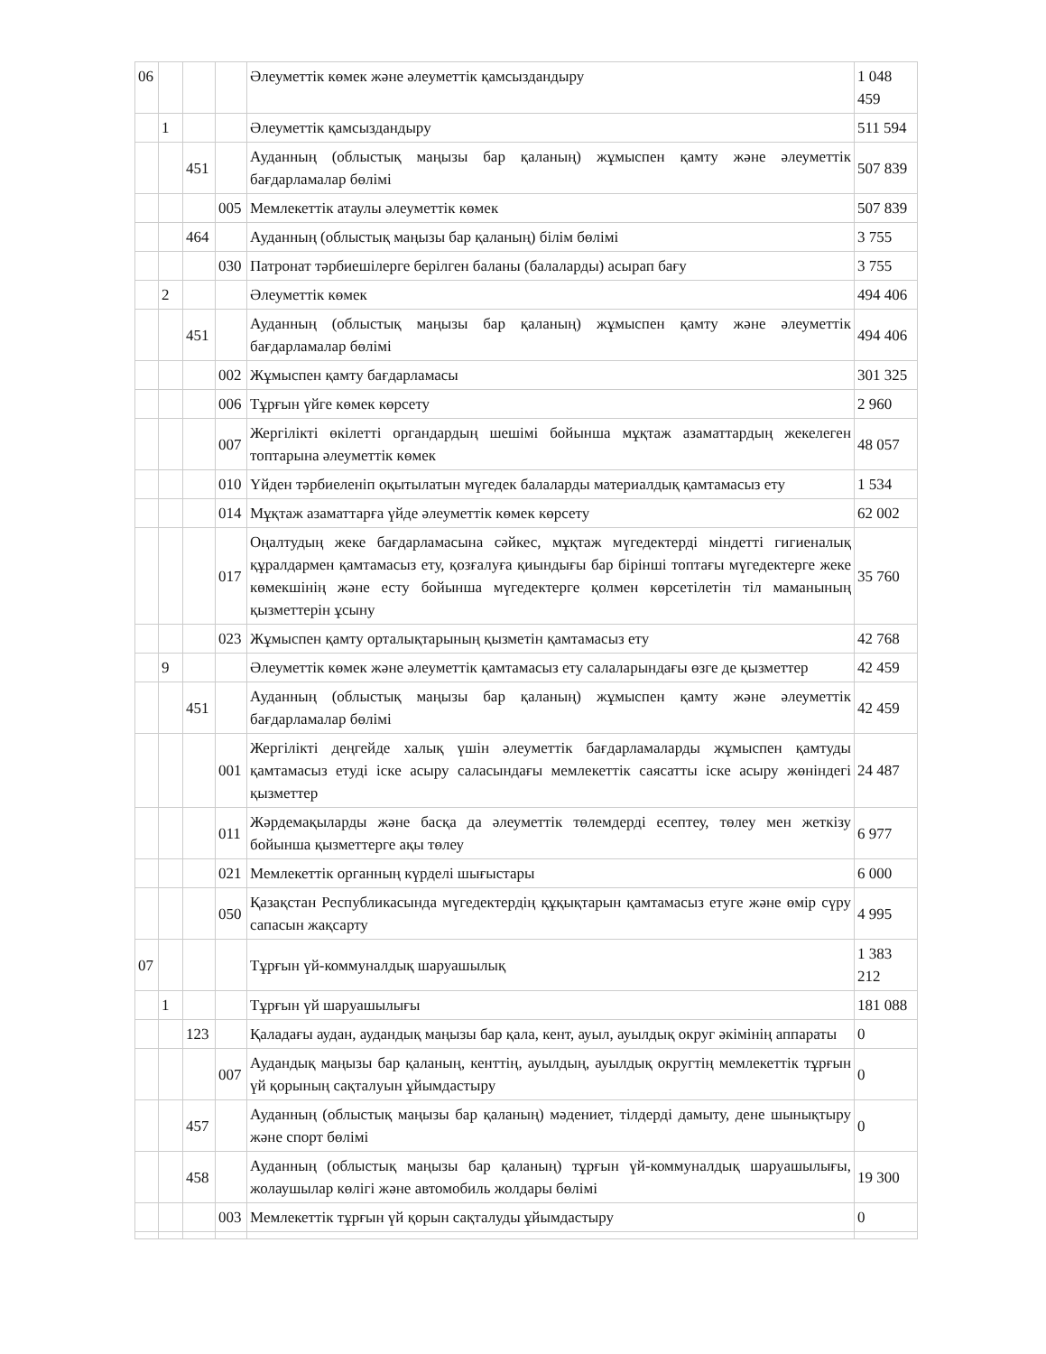| 06 | | | | Әлеуметтік көмек және әлеуметтік қамсыздандыру | 1 048 459 |
| | 1 | | | Әлеуметтік қамсыздандыру | 511 594 |
| | | 451 | | Ауданның (облыстық маңызы бар қаланың) жұмыспен қамту және әлеуметтік бағдарламалар бөлімі | 507 839 |
| | | | 005 | Мемлекеттік атаулы әлеуметтік көмек | 507 839 |
| | | 464 | | Ауданның (облыстық маңызы бар қаланың) білім бөлімі | 3 755 |
| | | | 030 | Патронат тәрбиешілерге берілген баланы (балаларды) асырап бағу | 3 755 |
| | 2 | | | Әлеуметтік көмек | 494 406 |
| | | 451 | | Ауданның (облыстық маңызы бар қаланың) жұмыспен қамту және әлеуметтік бағдарламалар бөлімі | 494 406 |
| | | | 002 | Жұмыспен қамту бағдарламасы | 301 325 |
| | | | 006 | Тұрғын үйге көмек көрсету | 2 960 |
| | | | 007 | Жергілікті өкілетті органдардың шешімі бойынша мұқтаж азаматтардың жекелеген топтарына әлеуметтік көмек | 48 057 |
| | | | 010 | Үйден тәрбиеленіп оқытылатын мүгедек балаларды материалдық қамтамасыз ету | 1 534 |
| | | | 014 | Мұқтаж азаматтарға үйде әлеуметтік көмек көрсету | 62 002 |
| | | | 017 | Оңалтудың жеке бағдарламасына сәйкес, мұқтаж мүгедектерді міндетті гигиеналық құралдармен қамтамасыз ету, қозғалуға қиындығы бар бірінші топтағы мүгедектерге жеке көмекшінің және есту бойынша мүгедектерге қолмен көрсетілетін тіл маманының қызметтерін ұсыну | 35 760 |
| | | | 023 | Жұмыспен қамту орталықтарының қызметін қамтамасыз ету | 42 768 |
| | 9 | | | Әлеуметтік көмек және әлеуметтік қамтамасыз ету салаларындағы өзге де қызметтер | 42 459 |
| | | 451 | | Ауданның (облыстық маңызы бар қаланың) жұмыспен қамту және әлеуметтік бағдарламалар бөлімі | 42 459 |
| | | | 001 | Жергілікті деңгейде халық үшін әлеуметтік бағдарламаларды жұмыспен қамтуды қамтамасыз етуді іске асыру саласындағы мемлекеттік саясатты іске асыру жөніндегі қызметтер | 24 487 |
| | | | 011 | Жәрдемақыларды және басқа да әлеуметтік төлемдерді есептеу, төлеу мен жеткізу бойынша қызметтерге ақы төлеу | 6 977 |
| | | | 021 | Мемлекеттік органның күрделі шығыстары | 6 000 |
| | | | 050 | Қазақстан Республикасында мүгедектердің құқықтарын қамтамасыз етуге және өмір сүру сапасын жақсарту | 4 995 |
| 07 | | | | Тұрғын үй-коммуналдық шаруашылық | 1 383 212 |
| | 1 | | | Тұрғын үй шаруашылығы | 181 088 |
| | | 123 | | Қаладағы аудан, аудандық маңызы бар қала, кент, ауыл, ауылдық округ әкімінің аппараты | 0 |
| | | | 007 | Аудандық маңызы бар қаланың, кенттің, ауылдың, ауылдық округтің мемлекеттік тұрғын үй қорының сақталуын ұйымдастыру | 0 |
| | | 457 | | Ауданның (облыстық маңызы бар қаланың) мәдениет, тілдерді дамыту, дене шынықтыру және спорт бөлімі | 0 |
| | | 458 | | Ауданның (облыстық маңызы бар қаланың) тұрғын үй-коммуналдық шаруашылығы, жолаушылар көлігі және автомобиль жолдары бөлімі | 19 300 |
| | | | 003 | Мемлекеттік тұрғын үй қорын сақталуды ұйымдастыру | 0 |